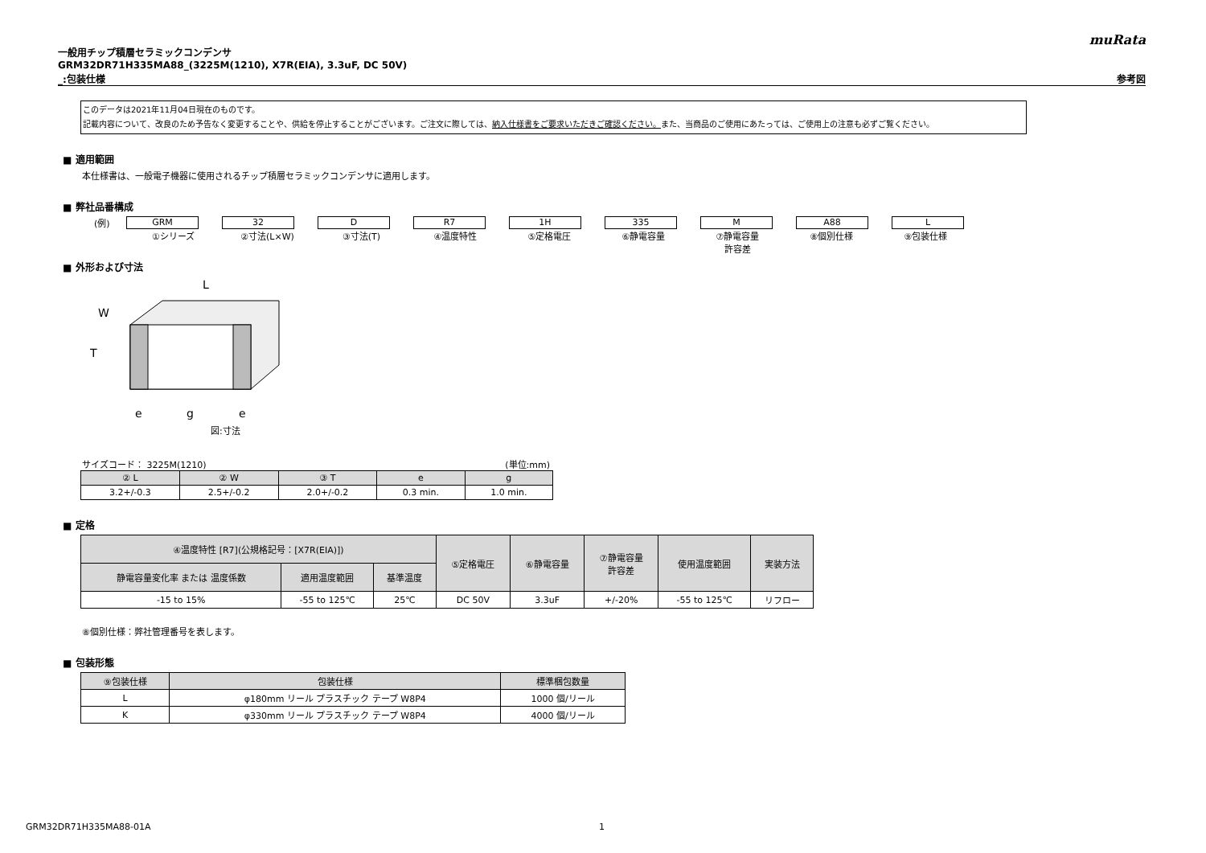muRata
一般用チップ積層セラミックコンデンサ
GRM32DR71H335MA88_(3225M(1210), X7R(EIA), 3.3uF, DC 50V)
_:包装仕様 参考図
このデータは2021年11月04日現在のものです。
記載内容について、改良のため予告なく変更することや、供給を停止することがございます。ご注文に際しては、納入仕様書をご要求いただきご確認ください。また、当商品のご使用にあたっては、ご使用上の注意も必ずご覧ください。
■ 適用範囲
本仕様書は、一般電子機器に使用されるチップ積層セラミックコンデンサに適用します。
■ 弊社品番構成
(例) GRM 32 D R7 1H 335 M A88 L
①シリーズ ②寸法(L×W) ③寸法(T) ④温度特性 ⑤定格電圧 ⑥静電容量 ⑦静電容量
許容差
⑧個別仕様 ⑨包装仕様
■ 外形および寸法
L
W
T
e
g
e
図:寸法
サイズコード： 3225M(1210) (単位:mm)
| ② L | ② W | ③ T | e | g |
| --- | --- | --- | --- | --- |
| 3.2+/-0.3 | 2.5+/-0.2 | 2.0+/-0.2 | 0.3 min. | 1.0 min. |
■ 定格
| ④温度特性 [R7](公規格記号：[X7R(EIA)]) | | | ⑤定格電圧 | ⑥静電容量 | ⑦静電容量 許容差 | 使用温度範囲 | 実装方法 |
| --- | --- | --- | --- | --- | --- | --- | --- |
| 静電容量変化率 または 温度係数 | 適用温度範囲 | 基準温度 | | | | | |
| -15 to 15% | -55 to 125℃ | 25℃ | DC 50V | 3.3uF | +/-20% | -55 to 125℃ | リフロー |
⑧個別仕様：弊社管理番号を表します。
■ 包装形態
| ⑨包装仕様 | 包装仕様 | 標準梱包数量 |
| --- | --- | --- |
| L | φ180mm リール プラスチック テープ W8P4 | 1000 個/リール |
| K | φ330mm リール プラスチック テープ W8P4 | 4000 個/リール |
GRM32DR71H335MA88-01A 1